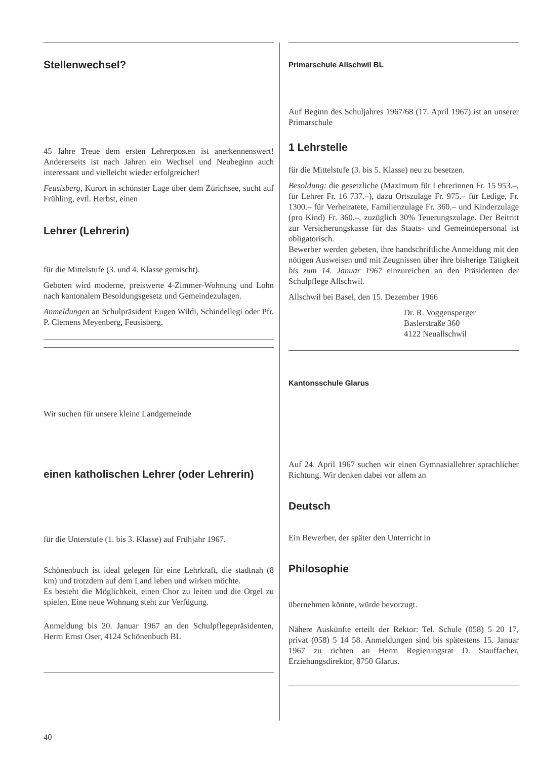Stellenwechsel?
45 Jahre Treue dem ersten Lehrerposten ist anerkennenswert! Andererseits ist nach Jahren ein Wechsel und Neubeginn auch interessant und vielleicht wieder erfolgreicher!
Feusisberg, Kurort in schönster Lage über dem Zürichsee, sucht auf Frühling, evtl. Herbst, einen
Lehrer (Lehrerin)
für die Mittelstufe (3. und 4. Klasse gemischt).
Geboten wird moderne, preiswerte 4-Zimmer-Wohnung und Lohn nach kantonalem Besoldungsgesetz und Gemeindezulagen.
Anmeldungen an Schulpräsident Eugen Wildi, Schindellegi oder Pfr. P. Clemens Meyenberg, Feusisberg.
Wir suchen für unsere kleine Landgemeinde
einen katholischen Lehrer (oder Lehrerin)
für die Unterstufe (1. bis 3. Klasse) auf Frühjahr 1967.
Schönenbuch ist ideal gelegen für eine Lehrkraft, die stadtnah (8 km) und trotzdem auf dem Land leben und wirken möchte.
Es besteht die Möglichkeit, einen Chor zu leiten und die Orgel zu spielen. Eine neue Wohnung steht zur Verfügung.
Anmeldung bis 20. Januar 1967 an den Schulpflegepräsidenten, Herrn Ernst Oser, 4124 Schönenbuch BL
Primarschule Allschwil BL
Auf Beginn des Schuljahres 1967/68 (17. April 1967) ist an unserer Primarschule
1 Lehrstelle
für die Mittelstufe (3. bis 5. Klasse) neu zu besetzen.
Besoldung: die gesetzliche (Maximum für Lehrerinnen Fr. 15 953.–, für Lehrer Fr. 16 737.–), dazu Ortszulage Fr. 975.– für Ledige, Fr. 1300.– für Verheiratete, Familienzulage Fr. 360.– und Kinderzulage (pro Kind) Fr. 360.–, zuzüglich 30% Teuerungszulage. Der Beitritt zur Versicherungskasse für das Staats- und Gemeindepersonal ist obligatorisch.
Bewerber werden gebeten, ihre handschriftliche Anmeldung mit den nötigen Ausweisen und mit Zeugnissen über ihre bisherige Tätigkeit bis zum 14. Januar 1967 einzureichen an den Präsidenten der Schulpflege Allschwil.
Allschwil bei Basel, den 15. Dezember 1966
Dr. R. Voggensperger
Baslerstraße 360
4122 Neuallschwil
Kantonsschule Glarus
Auf 24. April 1967 suchen wir einen Gymnasiallehrer sprachlicher Richtung. Wir denken dabei vor allem an
Deutsch
Ein Bewerber, der später den Unterricht in
Philosophie
übernehmen könnte, würde bevorzugt.
Nähere Auskünfte erteilt der Rektor: Tel. Schule (058) 5 20 17, privat (058) 5 14 58. Anmeldungen sind bis spätestens 15. Januar 1967 zu richten an Herrn Regierungsrat D. Stauffacher, Erziehungsdirektor, 8750 Glarus.
40